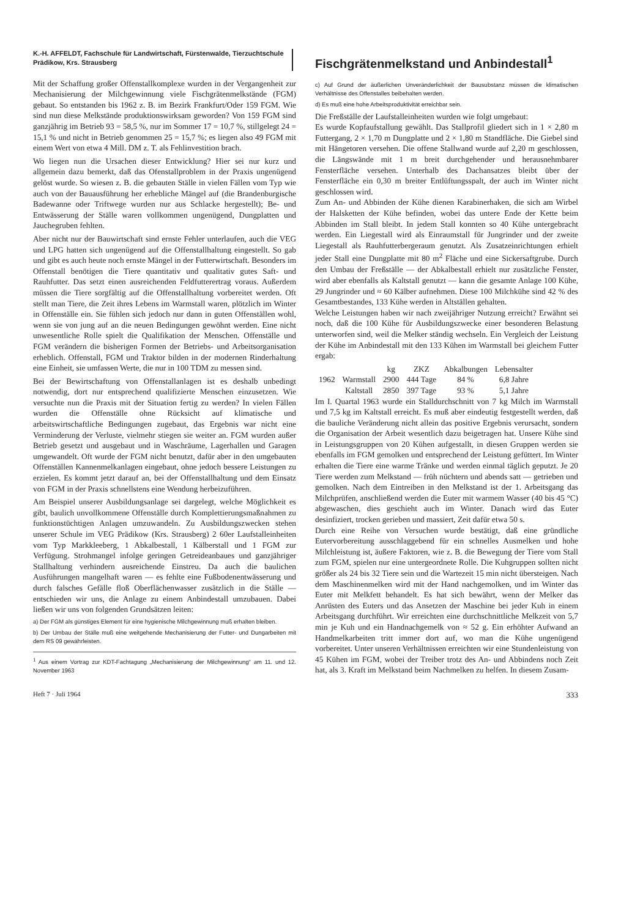K.-H. AFFELDT, Fachschule für Landwirtschaft, Fürstenwalde, Tierzuchtschule Prädikow, Krs. Strausberg
Fischgrätenmelkstand und Anbindestall<sup>1</sup>
Mit der Schaffung großer Offenstallkomplexe wurden in der Vergangenheit zur Mechanisierung der Milchgewinnung viele Fischgrätenmelkstände (FGM) gebaut. So entstanden bis 1962 z. B. im Bezirk Frankfurt/Oder 159 FGM. Wie sind nun diese Melkstände produktionswirksam geworden? Von 159 FGM sind ganzjährig im Betrieb 93 = 58,5 %, nur im Sommer 17 = 10,7 %, stillgelegt 24 = 15,1 % und nicht in Betrieb genommen 25 = 15,7 %; es liegen also 49 FGM mit einem Wert von etwa 4 Mill. DM z. T. als Fehlinvestition brach.
Wo liegen nun die Ursachen dieser Entwicklung? Hier sei nur kurz und allgemein dazu bemerkt, daß das Ofenstallproblem in der Praxis ungenügend gelöst wurde. So wiesen z. B. die gebauten Ställe in vielen Fällen vom Typ wie auch von der Bauausführung her erhebliche Mängel auf (die Brandenburgische Badewanne oder Triftwege wurden nur aus Schlacke hergestellt); Be- und Entwässerung der Ställe waren vollkommen ungenügend, Dungplatten und Jauchegruben fehlten.
Aber nicht nur der Bauwirtschaft sind ernste Fehler unterlaufen, auch die VEG und LPG hatten sich ungenügend auf die Offenstallhaltung eingestellt. So gab und gibt es auch heute noch ernste Mängel in der Futterwirtschaft. Besonders im Offenstall benötigen die Tiere quantitativ und qualitativ gutes Saft- und Rauhfutter. Das setzt einen ausreichenden Feldfutterertrag voraus. Außerdem müssen die Tiere sorgfältig auf die Offenstallhaltung vorbereitet werden. Oft stellt man Tiere, die Zeit ihres Lebens im Warmstall waren, plötzlich im Winter in Offenställe ein. Sie fühlen sich jedoch nur dann in guten Offenställen wohl, wenn sie von jung auf an die neuen Bedingungen gewöhnt werden. Eine nicht unwesentliche Rolle spielt die Qualifikation der Menschen. Offenställe und FGM verändern die bisherigen Formen der Betriebs- und Arbeitsorganisation erheblich. Offenstall, FGM und Traktor bilden in der modernen Rinderhaltung eine Einheit, sie umfassen Werte, die nur in 100 TDM zu messen sind.
Bei der Bewirtschaftung von Offenstallanlagen ist es deshalb unbedingt notwendig, dort nur entsprechend qualifizierte Menschen einzusetzen. Wie versuchte nun die Praxis mit der Situation fertig zu werden? In vielen Fällen wurden die Offenställe ohne Rücksicht auf klimatische und arbeitswirtschaftliche Bedingungen zugebaut, das Ergebnis war nicht eine Verminderung der Verluste, vielmehr stiegen sie weiter an. FGM wurden außer Betrieb gesetzt und ausgebaut und in Waschräume, Lagerhallen und Garagen umgewandelt. Oft wurde der FGM nicht benutzt, dafür aber in den umgebauten Offenställen Kannenmelkanlagen eingebaut, ohne jedoch bessere Leistungen zu erzielen. Es kommt jetzt darauf an, bei der Offenstallhaltung und dem Einsatz von FGM in der Praxis schnellstens eine Wendung herbeizuführen.
Am Beispiel unserer Ausbildungsanlage sei dargelegt, welche Möglichkeit es gibt, baulich unvollkommene Offenställe durch Komplettierungsmaßnahmen zu funktionstüchtigen Anlagen umzuwandeln. Zu Ausbildungszwecken stehen unserer Schule im VEG Prädikow (Krs. Strausberg) 2 60er Laufstalleinheiten vom Typ Markkleeberg, 1 Abkalbestall, 1 Kälberstall und 1 FGM zur Verfügung. Strohmangel infolge geringen Getreideanbaues und ganzjähriger Stallhaltung verhindern ausreichende Einstreu. Da auch die baulichen Ausführungen mangelhaft waren — es fehlte eine Fußbodenentwässerung und durch falsches Gefälle floß Oberflächenwasser zusätzlich in die Ställe — entschieden wir uns, die Anlage zu einem Anbindestall umzubauen. Dabei ließen wir uns von folgenden Grundsätzen leiten:
a) Der FGM als günstiges Element für eine hygienische Milchgewinnung muß erhalten bleiben.
b) Der Umbau der Ställe muß eine weitgehende Mechanisierung der Futter- und Dungarbeiten mit dem RS 09 gewährleisten.
<sup>1</sup> Aus einem Vortrag zur KDT-Fachtagung „Mechanisierung der Milchgewinnung“ am 11. und 12. November 1963
c) Auf Grund der äußerlichen Unveränderlichkeit der Bausubstanz müssen die klimatischen Verhältnisse des Offenstalles beibehalten werden.
d) Es muß eine hohe Arbeitsproduktivität erreichbar sein.
Die Freßställe der Laufstalleinheiten wurden wie folgt umgebaut:
Es wurde Kopfaufstallung gewählt. Das Stallprofil gliedert sich in 1 × 2,80 m Futtergang, 2 × 1,70 m Dungplatte und 2 × 1,80 m Standfläche. Die Giebel sind mit Hängetoren versehen. Die offene Stallwand wurde auf 2,20 m geschlossen, die Längswände mit 1 m breit durchgehender und herausnehmbarer Fensterfläche versehen. Unterhalb des Dachansatzes bleibt über der Fensterfläche ein 0,30 m breiter Entlüftungsspalt, der auch im Winter nicht geschlossen wird.
Zum An- und Abbinden der Kühe dienen Karabinerhaken, die sich am Wirbel der Halsketten der Kühe befinden, wobei das untere Ende der Kette beim Abbinden im Stall bleibt. In jedem Stall konnten so 40 Kühe untergebracht werden. Ein Liegestall wird als Einraumstall für Jungrinder und der zweite Liegestall als Rauhfutterbergeraum genutzt. Als Zusatzeinrichtungen erhielt jeder Stall eine Dungplatte mit 80 m<sup>2</sup> Fläche und eine Sickersaftgrube. Durch den Umbau der Freßställe — der Abkalbestall erhielt nur zusätzliche Fenster, wird aber ebenfalls als Kaltstall genutzt — kann die gesamte Anlage 100 Kühe, 29 Jungrinder und ≈ 60 Kälber aufnehmen. Diese 100 Milchkühe sind 42 % des Gesamtbestandes, 133 Kühe werden in Altställen gehalten.
Welche Leistungen haben wir nach zweijähriger Nutzung erreicht? Erwähnt sei noch, daß die 100 Kühe für Ausbildungszwecke einer besonderen Belastung unterworfen sind, weil die Melker ständig wechseln. Ein Vergleich der Leistung der Kühe im Anbindestall mit den 133 Kühen im Warmstall bei gleichem Futter ergab:
| | | kg | ZKZ | Abkalbungen | Lebensalter |
| --- | --- | --- | --- | --- | --- |
| 1962 | Warmstall | 2900 | 444 Tage | 84 % | 6,8 Jahre |
| | Kaltstall | 2850 | 397 Tage | 93 % | 5,1 Jahre |
Im I. Quartal 1963 wurde ein Stalldurchschnitt von 7 kg Milch im Warmstall und 7,5 kg im Kaltstall erreicht. Es muß aber eindeutig festgestellt werden, daß die bauliche Veränderung nicht allein das positive Ergebnis verursacht, sondern die Organisation der Arbeit wesentlich dazu beigetragen hat. Unsere Kühe sind in Leistungsgruppen von 20 Kühen aufgestallt, in diesen Gruppen werden sie ebenfalls im FGM gemolken und entsprechend der Leistung gefüttert. Im Winter erhalten die Tiere eine warme Tränke und werden einmal täglich geputzt. Je 20 Tiere werden zum Melkstand — früh nüchtern und abends satt — getrieben und gemolken. Nach dem Eintreiben in den Melkstand ist der 1. Arbeitsgang das Milchprüfen, anschließend werden die Euter mit warmem Wasser (40 bis 45 °C) abgewaschen, dies geschieht auch im Winter. Danach wird das Euter desinfiziert, trocken gerieben und massiert, Zeit dafür etwa 50 s.
Durch eine Reihe von Versuchen wurde bestätigt, daß eine gründliche Eutervorbereitung ausschlaggebend für ein schnelles Ausmelken und hohe Milchleistung ist, äußere Faktoren, wie z. B. die Bewegung der Tiere vom Stall zum FGM, spielen nur eine untergeordnete Rolle. Die Kuhgruppen sollten nicht größer als 24 bis 32 Tiere sein und die Wartezeit 15 min nicht übersteigen. Nach dem Maschinenmelken wird mit der Hand nachgemolken, und im Winter das Euter mit Melkfett behandelt. Es hat sich bewährt, wenn der Melker das Anrüsten des Euters und das Ansetzen der Maschine bei jeder Kuh in einem Arbeitsgang durchführt. Wir erreichten eine durchschnittliche Melkzeit von 5,7 min je Kuh und ein Handnachgemelk von ≈ 52 g. Ein erhöhter Aufwand an Handmelkarbeiten tritt immer dort auf, wo man die Kühe ungenügend vorbereitet. Unter unseren Verhältnissen erreichten wir eine Stundenleistung von 45 Kühen im FGM, wobei der Treiber trotz des An- und Abbindens noch Zeit hat, als 3. Kraft im Melkstand beim Nachmelken zu helfen. In diesem Zusam-
Heft 7 · Juli 1964 333